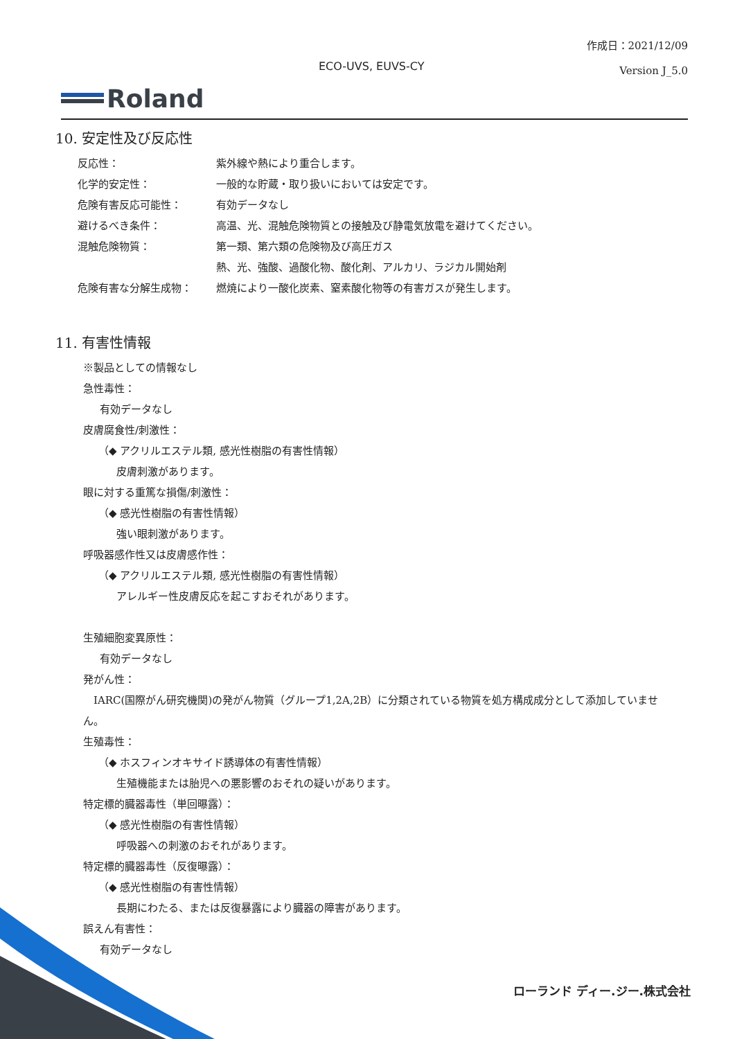作成日：2021/12/09
Version J_5.0
ECO-UVS, EUVS-CY
Roland
10. 安定性及び反応性
反応性： 紫外線や熱により重合します。
化学的安定性： 一般的な貯蔵・取り扱いにおいては安定です。
危険有害反応可能性： 有効データなし
避けるべき条件： 高温、光、混触危険物質との接触及び静電気放電を避けてください。
混触危険物質： 第一類、第六類の危険物及び高圧ガス
熱、光、強酸、過酸化物、酸化剤、アルカリ、ラジカル開始剤
危険有害な分解生成物： 燃焼により一酸化炭素、窒素酸化物等の有害ガスが発生します。
11. 有害性情報
※製品としての情報なし
急性毒性：
有効データなし
皮膚腐食性/刺激性：
（◆ アクリルエステル類, 感光性樹脂の有害性情報）
皮膚刺激があります。
眼に対する重篤な損傷/刺激性：
（◆ 感光性樹脂の有害性情報）
強い眼刺激があります。
呼吸器感作性又は皮膚感作性：
（◆ アクリルエステル類, 感光性樹脂の有害性情報）
アレルギー性皮膚反応を起こすおそれがあります。
生殖細胞変異原性：
有効データなし
発がん性：
　IARC(国際がん研究機関)の発がん物質（グループ1,2A,2B）に分類されている物質を処方構成成分として添加していません。
生殖毒性：
（◆ ホスフィンオキサイド誘導体の有害性情報）
生殖機能または胎児への悪影響のおそれの疑いがあります。
特定標的臓器毒性（単回曝露）：
（◆ 感光性樹脂の有害性情報）
呼吸器への刺激のおそれがあります。
特定標的臓器毒性（反復曝露）：
（◆ 感光性樹脂の有害性情報）
長期にわたる、または反復暴露により臓器の障害があります。
誤えん有害性：
有効データなし
ローランド ディー.ジー.株式会社